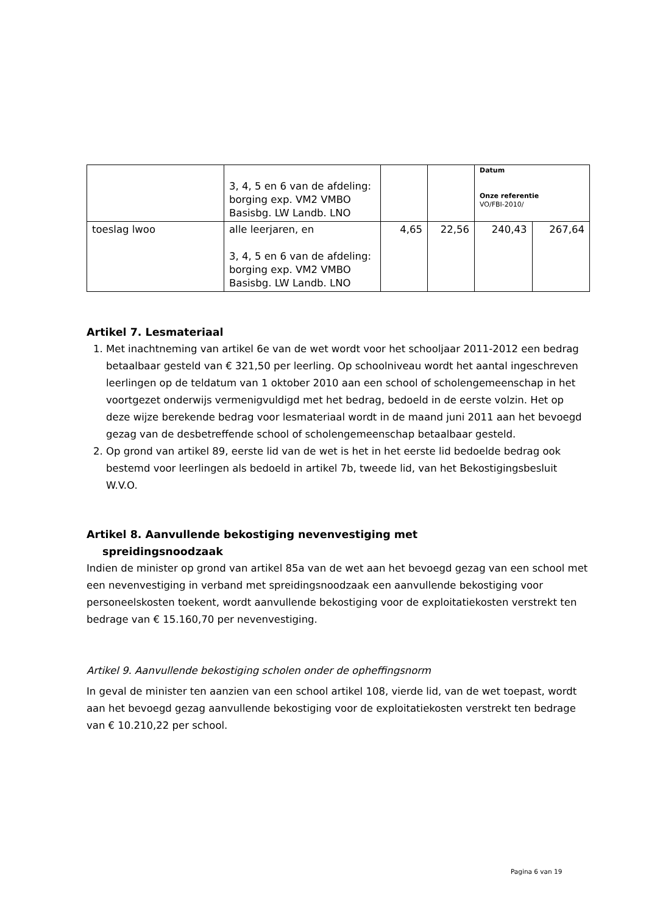| | 3, 4, 5 en 6 van de afdeling: borging exp. VM2 VMBO Basisbg. LW Landb. LNO | | | Datum Onze referentie VO/FBI-2010/ | |
| toeslag lwoo | alle leerjaren, en 3, 4, 5 en 6 van de afdeling: borging exp. VM2 VMBO Basisbg. LW Landb. LNO | 4,65 | 22,56 | 240,43 | 267,64 |
Artikel 7. Lesmateriaal
1. Met inachtneming van artikel 6e van de wet wordt voor het schooljaar 2011-2012 een bedrag betaalbaar gesteld van € 321,50 per leerling. Op schoolniveau wordt het aantal ingeschreven leerlingen op de teldatum van 1 oktober 2010 aan een school of scholengemeenschap in het voortgezet onderwijs vermenigvuldigd met het bedrag, bedoeld in de eerste volzin. Het op deze wijze berekende bedrag voor lesmateriaal wordt in de maand juni 2011 aan het bevoegd gezag van de desbetreffende school of scholengemeenschap betaalbaar gesteld.
2. Op grond van artikel 89, eerste lid van de wet is het in het eerste lid bedoelde bedrag ook bestemd voor leerlingen als bedoeld in artikel 7b, tweede lid, van het Bekostigingsbesluit W.V.O.
Artikel 8. Aanvullende bekostiging nevenvestiging met
spreidingsnoodzaak
Indien de minister op grond van artikel 85a van de wet aan het bevoegd gezag van een school met een nevenvestiging in verband met spreidingsnoodzaak een aanvullende bekostiging voor personeelskosten toekent, wordt aanvullende bekostiging voor de exploitatiekosten verstrekt ten bedrage van € 15.160,70 per nevenvestiging.
Artikel 9. Aanvullende bekostiging scholen onder de opheffingsnorm
In geval de minister ten aanzien van een school artikel 108, vierde lid, van de wet toepast, wordt aan het bevoegd gezag aanvullende bekostiging voor de exploitatiekosten verstrekt ten bedrage van € 10.210,22 per school.
Pagina 6 van 19